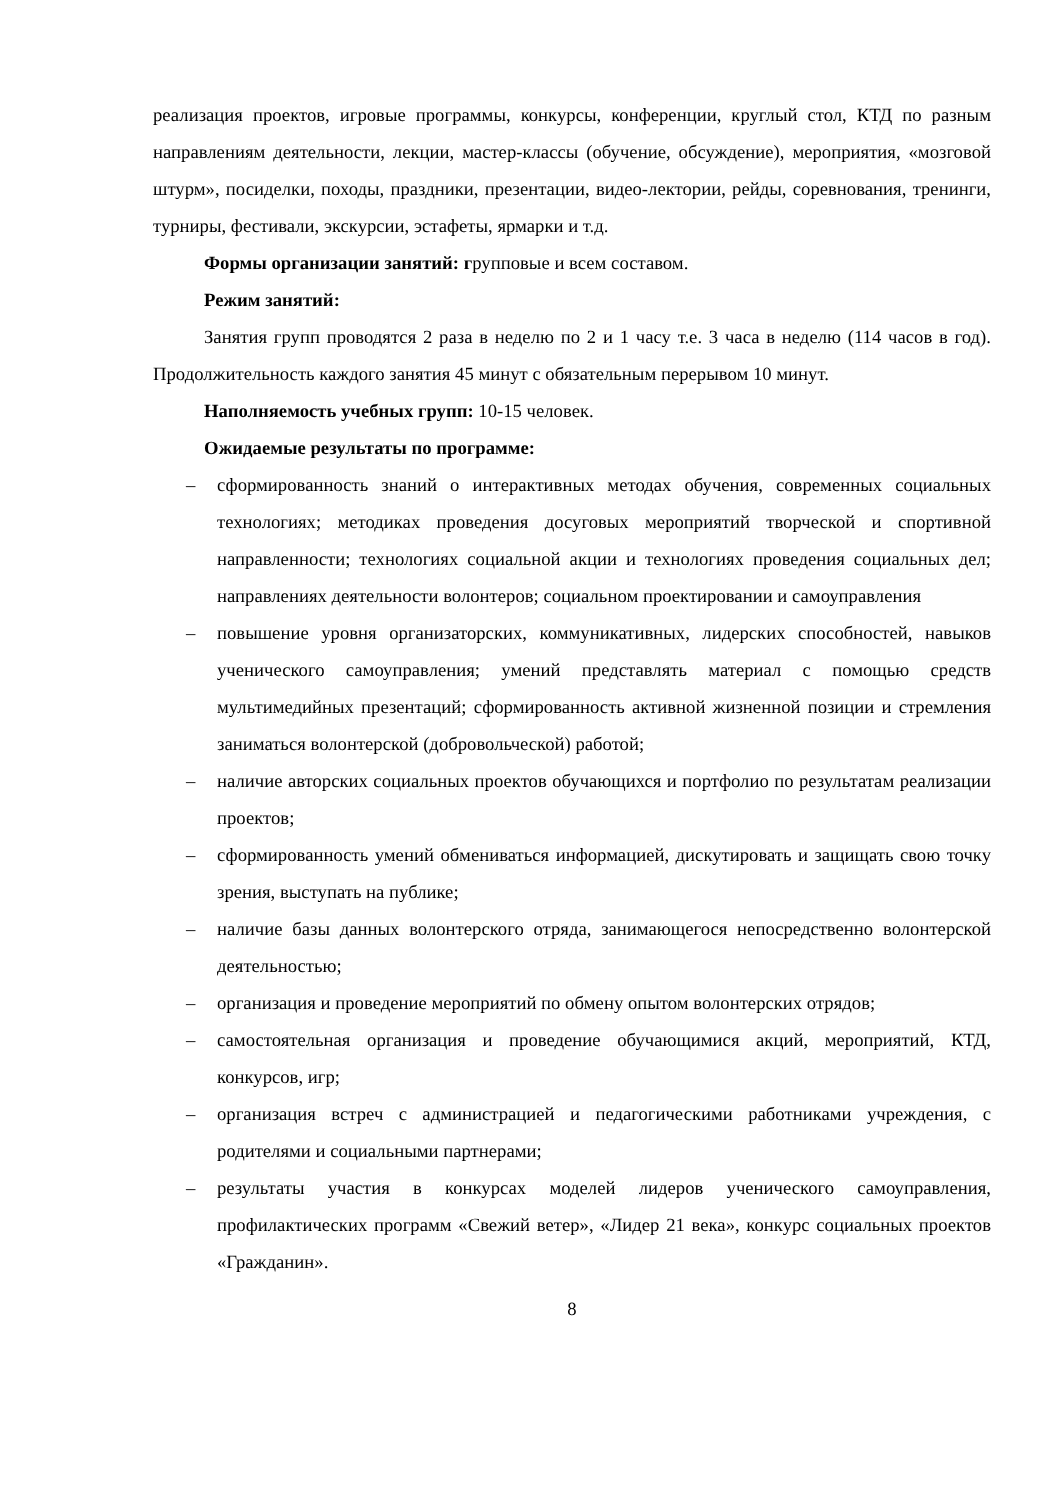реализация проектов, игровые программы, конкурсы, конференции, круглый стол, КТД по разным направлениям деятельности, лекции, мастер-классы (обучение, обсуждение), мероприятия, «мозговой штурм», посиделки, походы, праздники, презентации, видео-лектории, рейды, соревнования, тренинги, турниры, фестивали, экскурсии, эстафеты, ярмарки и т.д.
Формы организации занятий: групповые и всем составом.
Режим занятий:
Занятия групп проводятся 2 раза в неделю по 2 и 1 часу т.е. 3 часа в неделю (114 часов в год). Продолжительность каждого занятия 45 минут с обязательным перерывом 10 минут.
Наполняемость учебных групп: 10-15 человек.
Ожидаемые результаты по программе:
– сформированность знаний о интерактивных методах обучения, современных социальных технологиях; методиках проведения досуговых мероприятий творческой и спортивной направленности; технологиях социальной акции и технологиях проведения социальных дел; направлениях деятельности волонтеров; социальном проектировании и самоуправления
– повышение уровня организаторских, коммуникативных, лидерских способностей, навыков ученического самоуправления; умений представлять материал с помощью средств мультимедийных презентаций; сформированность активной жизненной позиции и стремления заниматься волонтерской (добровольческой) работой;
– наличие авторских социальных проектов обучающихся и портфолио по результатам реализации проектов;
– сформированность умений обмениваться информацией, дискутировать и защищать свою точку зрения, выступать на публике;
– наличие базы данных волонтерского отряда, занимающегося непосредственно волонтерской деятельностью;
– организация и проведение мероприятий по обмену опытом волонтерских отрядов;
– самостоятельная организация и проведение обучающимися акций, мероприятий, КТД, конкурсов, игр;
– организация встреч с администрацией и педагогическими работниками учреждения, с родителями и социальными партнерами;
– результаты участия в конкурсах моделей лидеров ученического самоуправления, профилактических программ «Свежий ветер», «Лидер 21 века», конкурс социальных проектов «Гражданин».
8